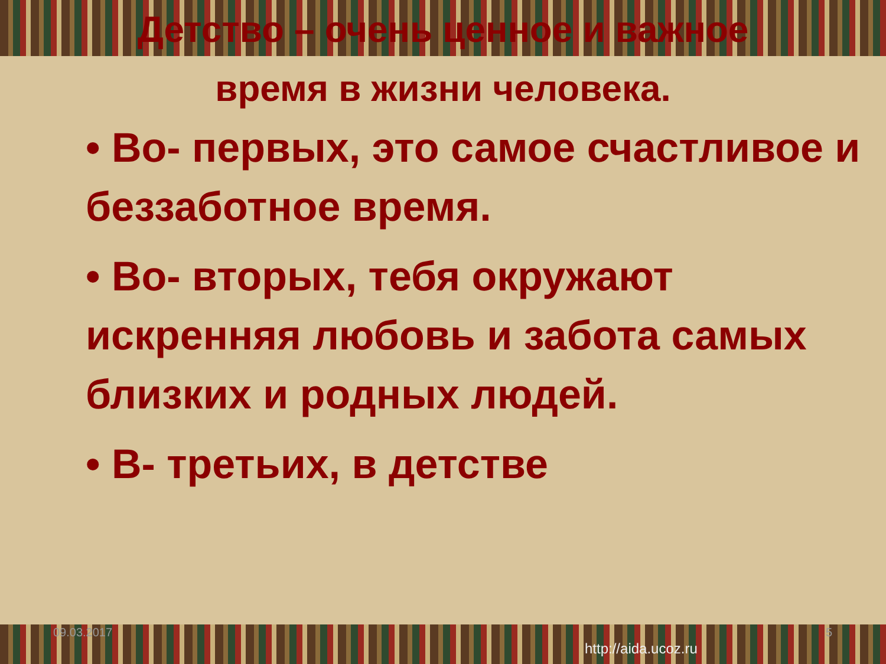Детство – очень ценное и важное время в жизни человека.
• Во- первых, это самое счастливое и беззаботное время.
• Во- вторых, тебя окружают искренняя любовь и забота самых близких и родных людей.
• В- третьих, в детстве
09.03.2017 5
http://aida.ucoz.ru